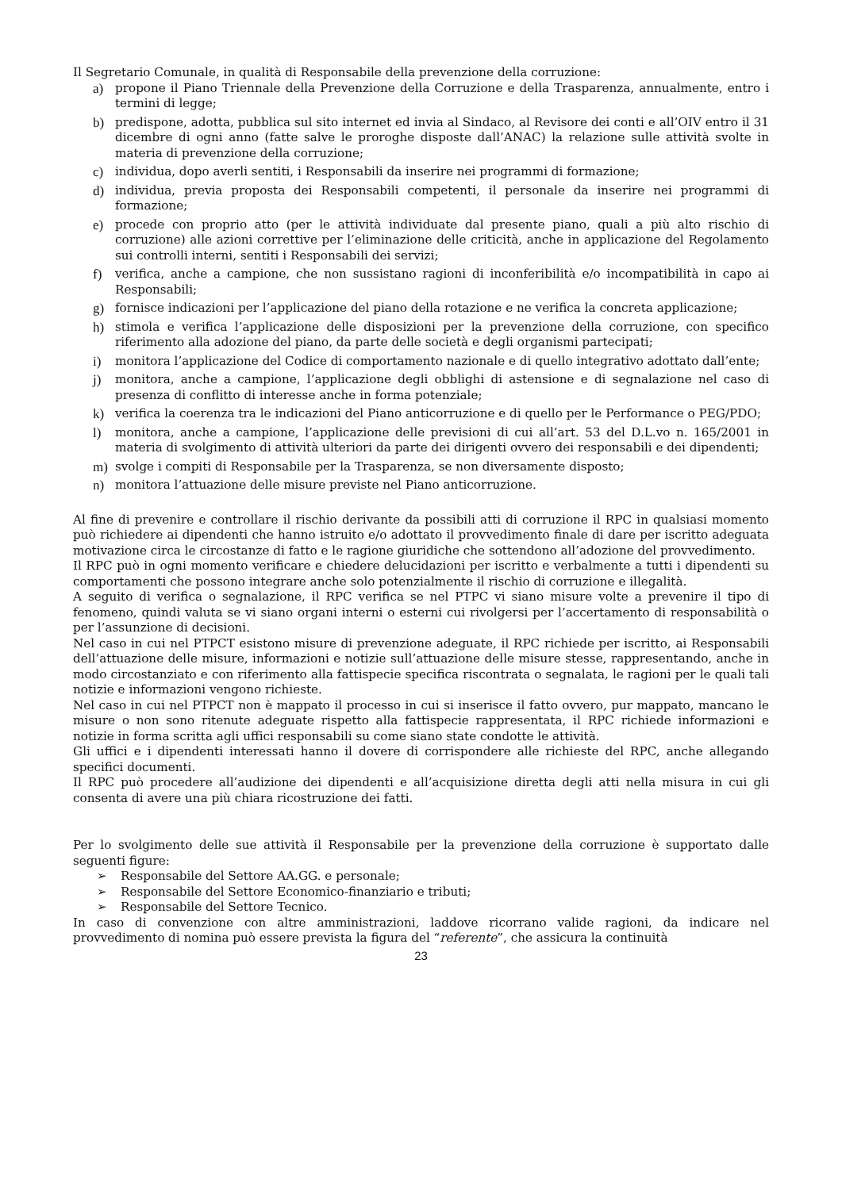Il Segretario Comunale, in qualità di Responsabile della prevenzione della corruzione:
a) propone il Piano Triennale della Prevenzione della Corruzione e della Trasparenza, annualmente, entro i termini di legge;
b) predispone, adotta, pubblica sul sito internet ed invia al Sindaco, al Revisore dei conti e all’OIV entro il 31 dicembre di ogni anno (fatte salve le proroghe disposte dall’ANAC) la relazione sulle attività svolte in materia di prevenzione della corruzione;
c) individua, dopo averli sentiti, i Responsabili da inserire nei programmi di formazione;
d) individua, previa proposta dei Responsabili competenti, il personale da inserire nei programmi di formazione;
e) procede con proprio atto (per le attività individuate dal presente piano, quali a più alto rischio di corruzione) alle azioni correttive per l’eliminazione delle criticità, anche in applicazione del Regolamento sui controlli interni, sentiti i Responsabili dei servizi;
f) verifica, anche a campione, che non sussistano ragioni di inconferibilità e/o incompatibilità in capo ai Responsabili;
g) fornisce indicazioni per l’applicazione del piano della rotazione e ne verifica la concreta applicazione;
h) stimola e verifica l’applicazione delle disposizioni per la prevenzione della corruzione, con specifico riferimento alla adozione del piano, da parte delle società e degli organismi partecipati;
i) monitora l’applicazione del Codice di comportamento nazionale e di quello integrativo adottato dall’ente;
j) monitora, anche a campione, l’applicazione degli obblighi di astensione e di segnalazione nel caso di presenza di conflitto di interesse anche in forma potenziale;
k) verifica la coerenza tra le indicazioni del Piano anticorruzione e di quello per le Performance o PEG/PDO;
l) monitora, anche a campione, l’applicazione delle previsioni di cui all’art. 53 del D.L.vo n. 165/2001 in materia di svolgimento di attività ulteriori da parte dei dirigenti ovvero dei responsabili e dei dipendenti;
m) svolge i compiti di Responsabile per la Trasparenza, se non diversamente disposto;
n) monitora l’attuazione delle misure previste nel Piano anticorruzione.
Al fine di prevenire e controllare il rischio derivante da possibili atti di corruzione il RPC in qualsiasi momento può richiedere ai dipendenti che hanno istruito e/o adottato il provvedimento finale di dare per iscritto adeguata motivazione circa le circostanze di fatto e le ragione giuridiche che sottendono all’adozione del provvedimento.
Il RPC può in ogni momento verificare e chiedere delucidazioni per iscritto e verbalmente a tutti i dipendenti su comportamenti che possono integrare anche solo potenzialmente il rischio di corruzione e illegalità.
A seguito di verifica o segnalazione, il RPC verifica se nel PTPC vi siano misure volte a prevenire il tipo di fenomeno, quindi valuta se vi siano organi interni o esterni cui rivolgersi per l’accertamento di responsabilità o per l’assunzione di decisioni.
Nel caso in cui nel PTPCT esistono misure di prevenzione adeguate, il RPC richiede per iscritto, ai Responsabili dell’attuazione delle misure, informazioni e notizie sull’attuazione delle misure stesse, rappresentando, anche in modo circostanziato e con riferimento alla fattispecie specifica riscontrata o segnalata, le ragioni per le quali tali notizie e informazioni vengono richieste.
Nel caso in cui nel PTPCT non è mappato il processo in cui si inserisce il fatto ovvero, pur mappato, mancano le misure o non sono ritenute adeguate rispetto alla fattispecie rappresentata, il RPC richiede informazioni e notizie in forma scritta agli uffici responsabili su come siano state condotte le attività.
Gli uffici e i dipendenti interessati hanno il dovere di corrispondere alle richieste del RPC, anche allegando specifici documenti.
Il RPC può procedere all’audizione dei dipendenti e all’acquisizione diretta degli atti nella misura in cui gli consenta di avere una più chiara ricostruzione dei fatti.
Per lo svolgimento delle sue attività il Responsabile per la prevenzione della corruzione è supportato dalle seguenti figure:
➢ Responsabile del Settore AA.GG. e personale;
➢ Responsabile del Settore Economico-finanziario e tributi;
➢ Responsabile del Settore Tecnico.
In caso di convenzione con altre amministrazioni, laddove ricorrano valide ragioni, da indicare nel provvedimento di nomina può essere prevista la figura del “referente”, che assicura la continuità
23